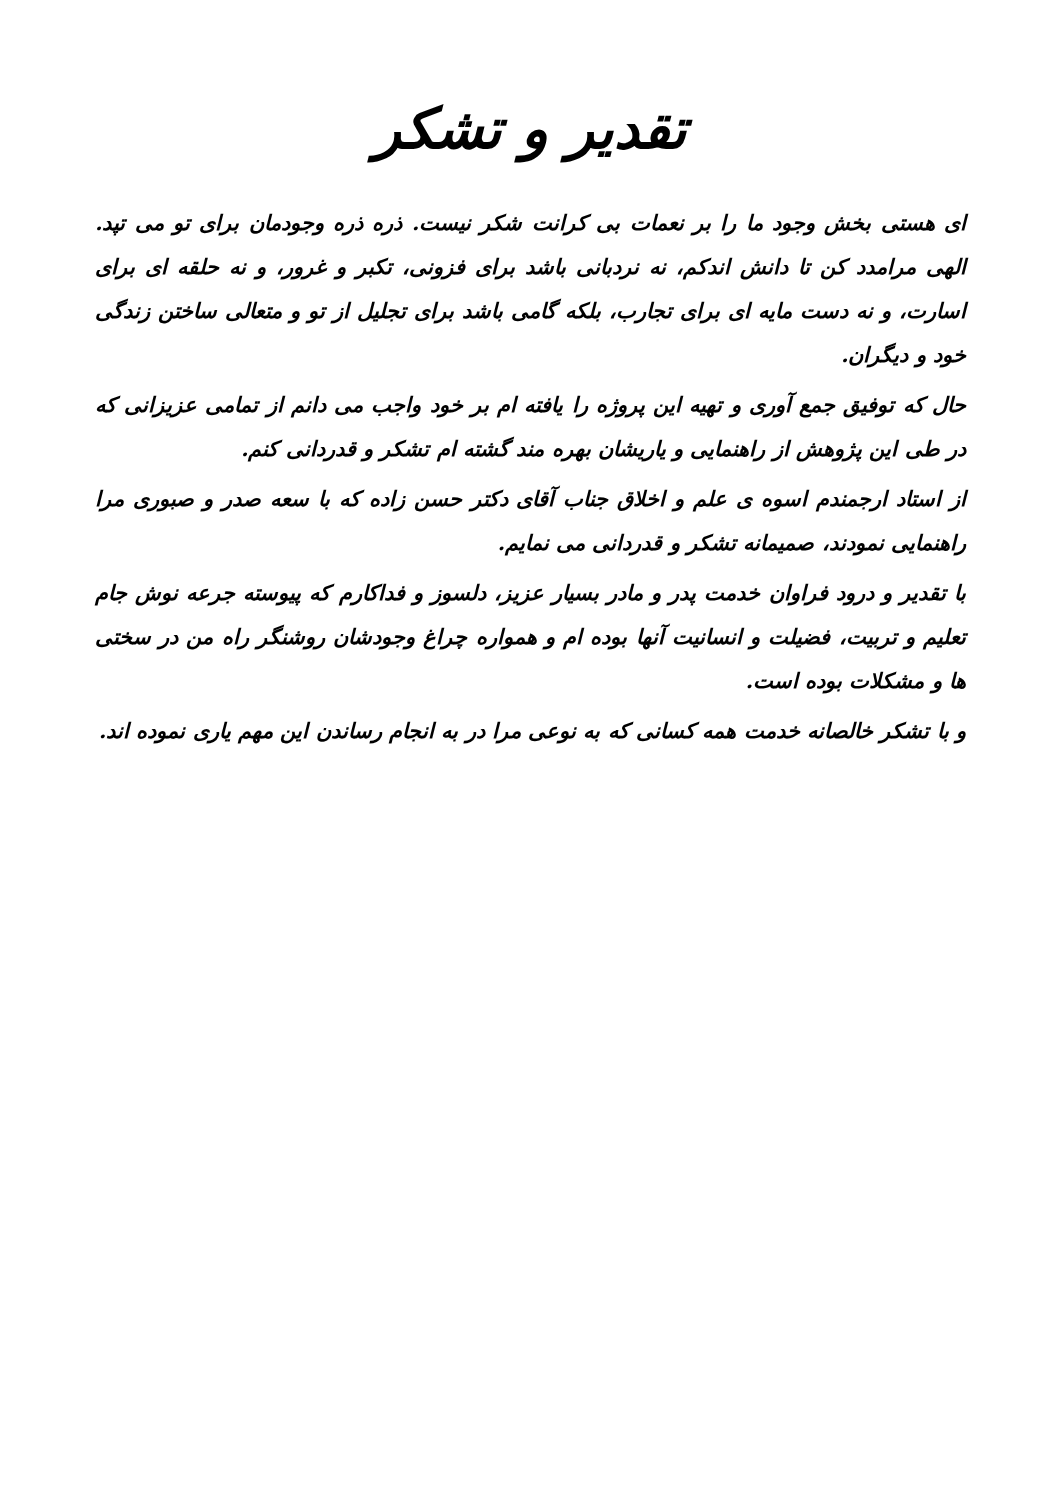تقدیر و تشکر
ای هستی بخش وجود ما را بر نعمات بی کرانت شکر نیست. ذره ذره وجودمان برای تو می تپد. الهی مرامدد کن تا دانش اندکم، نه نردبانی باشد برای فزونی، تکبر و غرور، و نه حلقه ای برای اسارت، و نه دست مایه ای برای تجارب، بلکه گامی باشد برای تجلیل از تو و متعالی ساختن زندگی خود و دیگران.
حال که توفیق جمع آوری و تهیه این پروژه را یافته ام بر خود واجب می دانم از تمامی عزیزانی که در طی این پژوهش از راهنمایی و یاریشان بهره مند گشته ام تشکر و قدردانی کنم.
از استاد ارجمندم اسوه ی علم و اخلاق جناب آقای دکتر حسن زاده که با سعه صدر و صبوری مرا راهنمایی نمودند، صمیمانه تشکر و قدردانی می نمایم.
با تقدیر و درود فراوان خدمت پدر و مادر بسیار عزیز، دلسوز و فداکارم که پیوسته جرعه نوش جام تعلیم و تربیت، فضیلت و انسانیت آنها بوده ام و همواره چراغ وجودشان روشنگر راه من در سختی ها و مشکلات بوده است.
و با تشکر خالصانه خدمت همه کسانی که به نوعی مرا در به انجام رساندن این مهم یاری نموده اند.